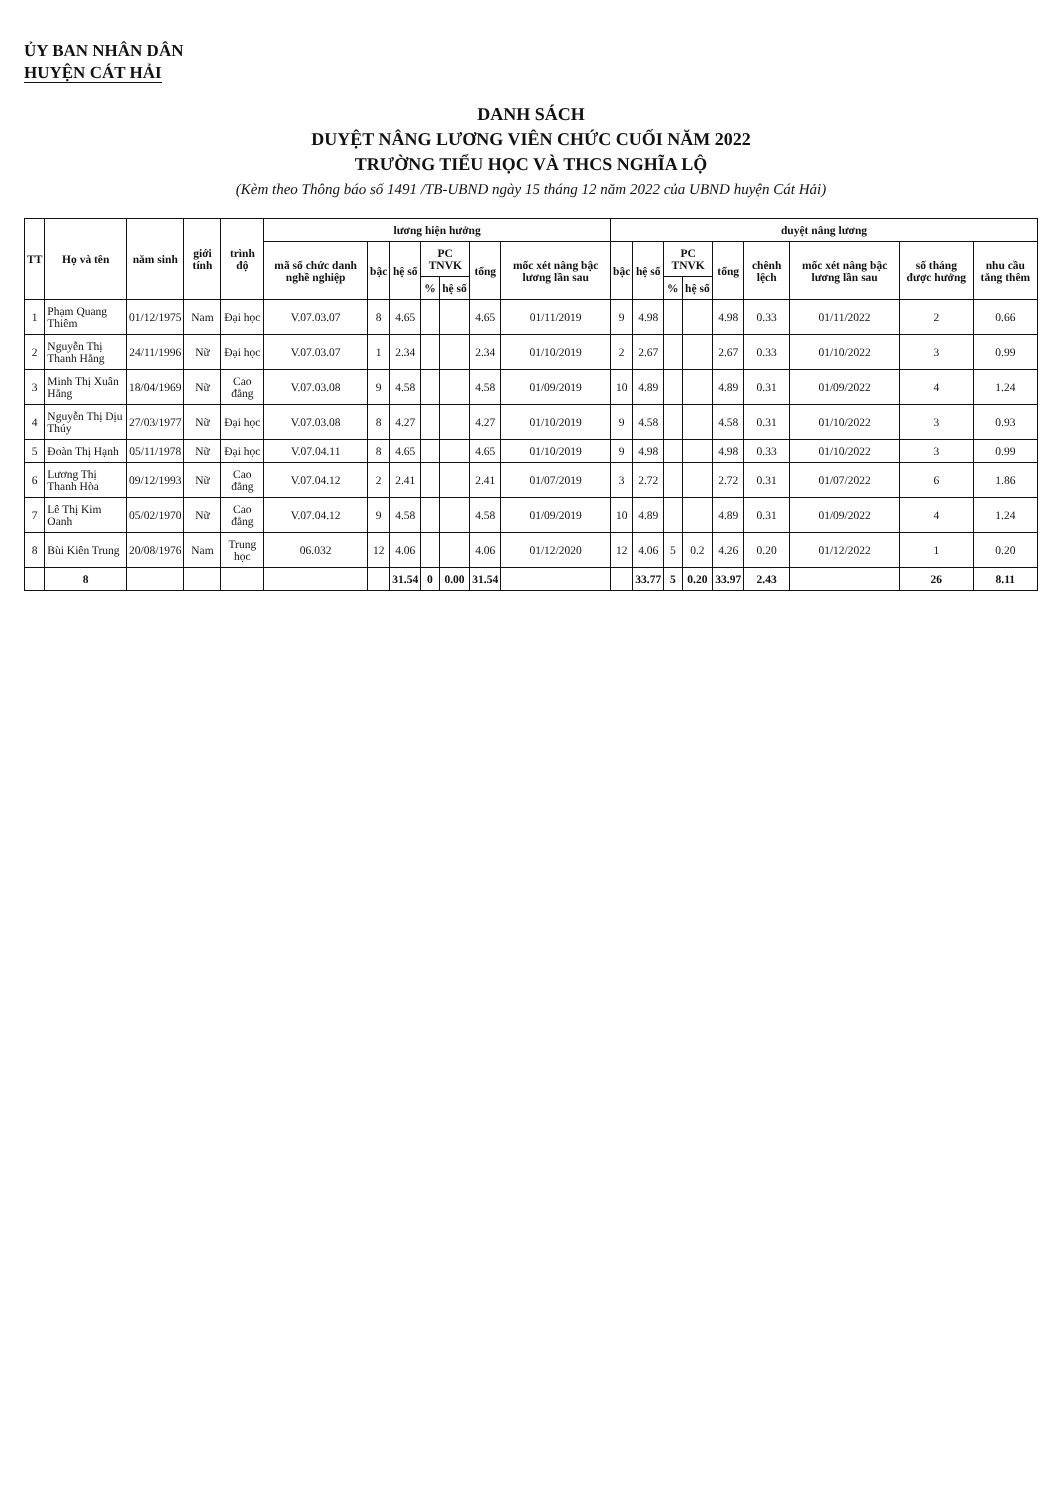ỦY BAN NHÂN DÂN
HUYỆN CÁT HẢI
DANH SÁCH
DUYỆT NÂNG LƯƠNG VIÊN CHỨC CUỐI NĂM 2022
TRƯỜNG TIỂU HỌC VÀ THCS NGHĨA LỘ
(Kèm theo Thông báo số 1491 /TB-UBND ngày 15 tháng 12 năm 2022 của UBND huyện Cát Hải)
| TT | Họ và tên | năm sinh | giới tính | trình độ | lương hiện hưởng | | | | | | | duyệt nâng lương | | | | | | | | |
| --- | --- | --- | --- | --- | --- | --- | --- | --- | --- | --- | --- | --- | --- | --- | --- | --- | --- | --- | --- | --- |
| | | | | | mã số chức danh nghề nghiệp | bậc | hệ số | PC TNVK | | tổng | mốc xét nâng bậc lương lần sau | bậc | hệ số | PC TNVK | | tổng | chênh lệch | mốc xét nâng bậc lương lần sau | số tháng được hưởng | nhu cầu tăng thêm |
| | | | | | | | | % | hệ số | | | | | % | hệ số | | | | | |
| 1 | Phạm Quang Thiêm | 01/12/1975 | Nam | Đại học | V.07.03.07 | 8 | 4.65 | | | 4.65 | 01/11/2019 | 9 | 4.98 | | | 4.98 | 0.33 | 01/11/2022 | 2 | 0.66 |
| 2 | Nguyễn Thị Thanh Hằng | 24/11/1996 | Nữ | Đại học | V.07.03.07 | 1 | 2.34 | | | 2.34 | 01/10/2019 | 2 | 2.67 | | | 2.67 | 0.33 | 01/10/2022 | 3 | 0.99 |
| 3 | Minh Thị Xuân Hằng | 18/04/1969 | Nữ | Cao đẳng | V.07.03.08 | 9 | 4.58 | | | 4.58 | 01/09/2019 | 10 | 4.89 | | | 4.89 | 0.31 | 01/09/2022 | 4 | 1.24 |
| 4 | Nguyễn Thị Dịu Thúy | 27/03/1977 | Nữ | Đại học | V.07.03.08 | 8 | 4.27 | | | 4.27 | 01/10/2019 | 9 | 4.58 | | | 4.58 | 0.31 | 01/10/2022 | 3 | 0.93 |
| 5 | Đoàn Thị Hạnh | 05/11/1978 | Nữ | Đại học | V.07.04.11 | 8 | 4.65 | | | 4.65 | 01/10/2019 | 9 | 4.98 | | | 4.98 | 0.33 | 01/10/2022 | 3 | 0.99 |
| 6 | Lương Thị Thanh Hòa | 09/12/1993 | Nữ | Cao đẳng | V.07.04.12 | 2 | 2.41 | | | 2.41 | 01/07/2019 | 3 | 2.72 | | | 2.72 | 0.31 | 01/07/2022 | 6 | 1.86 |
| 7 | Lê Thị Kim Oanh | 05/02/1970 | Nữ | Cao đẳng | V.07.04.12 | 9 | 4.58 | | | 4.58 | 01/09/2019 | 10 | 4.89 | | | 4.89 | 0.31 | 01/09/2022 | 4 | 1.24 |
| 8 | Bùi Kiên Trung | 20/08/1976 | Nam | Trung học | 06.032 | 12 | 4.06 | | | 4.06 | 01/12/2020 | 12 | 4.06 | 5 | 0.2 | 4.26 | 0.20 | 01/12/2022 | 1 | 0.20 |
| | 8 | | | | | | 31.54 | 0 | 0.00 | 31.54 | | | 33.77 | 5 | 0.20 | 33.97 | 2.43 | | 26 | 8.11 |